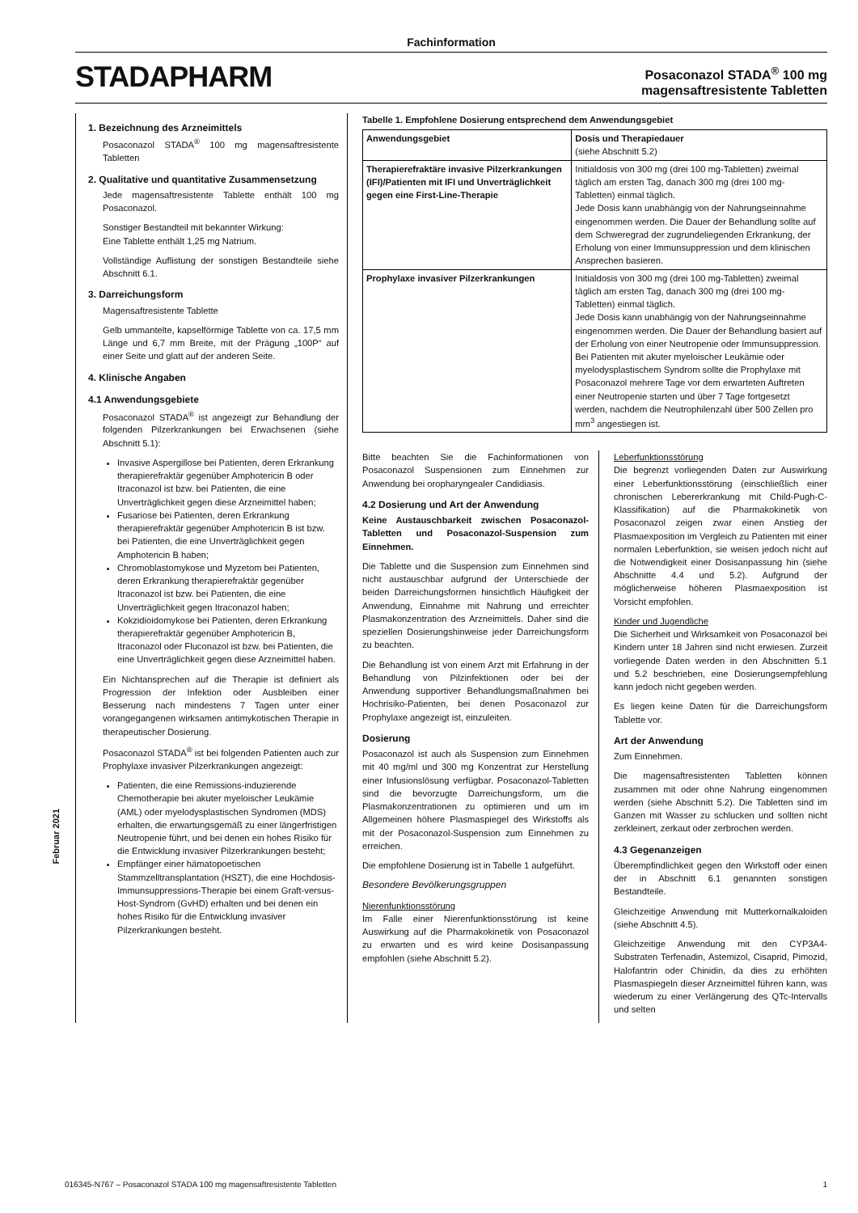Fachinformation
STADAPHARM
Posaconazol STADA<sup>®</sup> 100 mg
magensaftresistente Tabletten
1. Bezeichnung des Arzneimittels
Posaconazol STADA<sup>®</sup> 100 mg magensaftresistente Tabletten
2. Qualitative und quantitative Zusammensetzung
Jede magensaftresistente Tablette enthält 100 mg Posaconazol.
Sonstiger Bestandteil mit bekannter Wirkung:
Eine Tablette enthält 1,25 mg Natrium.
Vollständige Auflistung der sonstigen Bestandteile siehe Abschnitt 6.1.
3. Darreichungsform
Magensaftresistente Tablette
Gelb ummantelte, kapselförmige Tablette von ca. 17,5 mm Länge und 6,7 mm Breite, mit der Prägung „100P“ auf einer Seite und glatt auf der anderen Seite.
4. Klinische Angaben
4.1 Anwendungsgebiete
Posaconazol STADA<sup>®</sup> ist angezeigt zur Behandlung der folgenden Pilzerkrankungen bei Erwachsenen (siehe Abschnitt 5.1):
Invasive Aspergillose bei Patienten, deren Erkrankung therapierefraktär gegenüber Amphotericin B oder Itraconazol ist bzw. bei Patienten, die eine Unverträglichkeit gegen diese Arzneimittel haben;
Fusariose bei Patienten, deren Erkrankung therapierefraktär gegenüber Amphotericin B ist bzw. bei Patienten, die eine Unverträglichkeit gegen Amphotericin B haben;
Chromoblastomykose und Myzetom bei Patienten, deren Erkrankung therapierefraktär gegenüber Itraconazol ist bzw. bei Patienten, die eine Unverträglichkeit gegen Itraconazol haben;
Kokzidioidomykose bei Patienten, deren Erkrankung therapierefraktär gegenüber Amphotericin B, Itraconazol oder Fluconazol ist bzw. bei Patienten, die eine Unverträglichkeit gegen diese Arzneimittel haben.
Ein Nichtansprechen auf die Therapie ist definiert als Progression der Infektion oder Ausbleiben einer Besserung nach mindestens 7 Tagen unter einer vorangegangenen wirksamen antimykotischen Therapie in therapeutischer Dosierung.
Posaconazol STADA<sup>®</sup> ist bei folgenden Patienten auch zur Prophylaxe invasiver Pilzerkrankungen angezeigt:
Patienten, die eine Remissions-induzierende Chemotherapie bei akuter myeloischer Leukämie (AML) oder myelodysplastischen Syndromen (MDS) erhalten, die erwartungsgemäß zu einer längerfristigen Neutropenie führt, und bei denen ein hohes Risiko für die Entwicklung invasiver Pilzerkrankungen besteht;
Empfänger einer hämatopoetischen Stammzelltransplantation (HSZT), die eine Hochdosis-Immunsuppressions-Therapie bei einem Graft-versus-Host-Syndrom (GvHD) erhalten und bei denen ein hohes Risiko für die Entwicklung invasiver Pilzerkrankungen besteht.
Tabelle 1. Empfohlene Dosierung entsprechend dem Anwendungsgebiet
| Anwendungsgebiet | Dosis und Therapiedauer (siehe Abschnitt 5.2) |
| --- | --- |
| Therapierefraktäre invasive Pilzerkrankungen (IFI)/Patienten mit IFI und Unverträglichkeit gegen eine First-Line-Therapie | Initialdosis von 300 mg (drei 100 mg-Tabletten) zweimal täglich am ersten Tag, danach 300 mg (drei 100 mg-Tabletten) einmal täglich. Jede Dosis kann unabhängig von der Nahrungseinnahme eingenommen werden. Die Dauer der Behandlung sollte auf dem Schweregrad der zugrundeliegenden Erkrankung, der Erholung von einer Immunsuppression und dem klinischen Ansprechen basieren. |
| Prophylaxe invasiver Pilzerkrankungen | Initialdosis von 300 mg (drei 100 mg-Tabletten) zweimal täglich am ersten Tag, danach 300 mg (drei 100 mg-Tabletten) einmal täglich. Jede Dosis kann unabhängig von der Nahrungseinnahme eingenommen werden. Die Dauer der Behandlung basiert auf der Erholung von einer Neutropenie oder Immunsuppression. Bei Patienten mit akuter myeloischer Leukämie oder myelodysplastischem Syndrom sollte die Prophylaxe mit Posaconazol mehrere Tage vor dem erwarteten Auftreten einer Neutropenie starten und über 7 Tage fortgesetzt werden, nachdem die Neutrophilenzahl über 500 Zellen pro mm<sup>3</sup> angestiegen ist. |
Bitte beachten Sie die Fachinformationen von Posaconazol Suspensionen zum Einnehmen zur Anwendung bei oropharyngealer Candidiasis.
4.2 Dosierung und Art der Anwendung
Keine Austauschbarkeit zwischen Posaconazol-Tabletten und Posaconazol-Suspension zum Einnehmen.
Die Tablette und die Suspension zum Einnehmen sind nicht austauschbar aufgrund der Unterschiede der beiden Darreichungsformen hinsichtlich Häufigkeit der Anwendung, Einnahme mit Nahrung und erreichter Plasmakonzentration des Arzneimittels. Daher sind die speziellen Dosierungshinweise jeder Darreichungsform zu beachten.
Die Behandlung ist von einem Arzt mit Erfahrung in der Behandlung von Pilzinfektionen oder bei der Anwendung supportiver Behandlungsmaßnahmen bei Hochrisiko-Patienten, bei denen Posaconazol zur Prophylaxe angezeigt ist, einzuleiten.
Dosierung
Posaconazol ist auch als Suspension zum Einnehmen mit 40 mg/ml und 300 mg Konzentrat zur Herstellung einer Infusionslösung verfügbar. Posaconazol-Tabletten sind die bevorzugte Darreichungsform, um die Plasmakonzentrationen zu optimieren und um im Allgemeinen höhere Plasmaspiegel des Wirkstoffs als mit der Posaconazol-Suspension zum Einnehmen zu erreichen.
Die empfohlene Dosierung ist in Tabelle 1 aufgeführt.
Besondere Bevölkerungsgruppen
Nierenfunktionsstörung
Im Falle einer Nierenfunktionsstörung ist keine Auswirkung auf die Pharmakokinetik von Posaconazol zu erwarten und es wird keine Dosisanpassung empfohlen (siehe Abschnitt 5.2).
Leberfunktionsstörung
Die begrenzt vorliegenden Daten zur Auswirkung einer Leberfunktionsstörung (einschließlich einer chronischen Lebererkrankung mit Child-Pugh-C-Klassifikation) auf die Pharmakokinetik von Posaconazol zeigen zwar einen Anstieg der Plasmaexposition im Vergleich zu Patienten mit einer normalen Leberfunktion, sie weisen jedoch nicht auf die Notwendigkeit einer Dosisanpassung hin (siehe Abschnitte 4.4 und 5.2). Aufgrund der möglicherweise höheren Plasmaexposition ist Vorsicht empfohlen.
Kinder und Jugendliche
Die Sicherheit und Wirksamkeit von Posaconazol bei Kindern unter 18 Jahren sind nicht erwiesen. Zurzeit vorliegende Daten werden in den Abschnitten 5.1 und 5.2 beschrieben, eine Dosierungsempfehlung kann jedoch nicht gegeben werden.
Es liegen keine Daten für die Darreichungsform Tablette vor.
Art der Anwendung
Zum Einnehmen.
Die magensaftresistenten Tabletten können zusammen mit oder ohne Nahrung eingenommen werden (siehe Abschnitt 5.2). Die Tabletten sind im Ganzen mit Wasser zu schlucken und sollten nicht zerkleinert, zerkaut oder zerbrochen werden.
4.3 Gegenanzeigen
Überempfindlichkeit gegen den Wirkstoff oder einen der in Abschnitt 6.1 genannten sonstigen Bestandteile.
Gleichzeitige Anwendung mit Mutterkornalkaloiden (siehe Abschnitt 4.5).
Gleichzeitige Anwendung mit den CYP3A4-Substraten Terfenadin, Astemizol, Cisaprid, Pimozid, Halofantrin oder Chinidin, da dies zu erhöhten Plasmaspiegeln dieser Arzneimittel führen kann, was wiederum zu einer Verlängerung des QTc-Intervalls und selten
Februar 2021
016345-N767 – Posaconazol STADA 100 mg magensaftresistente Tabletten 1